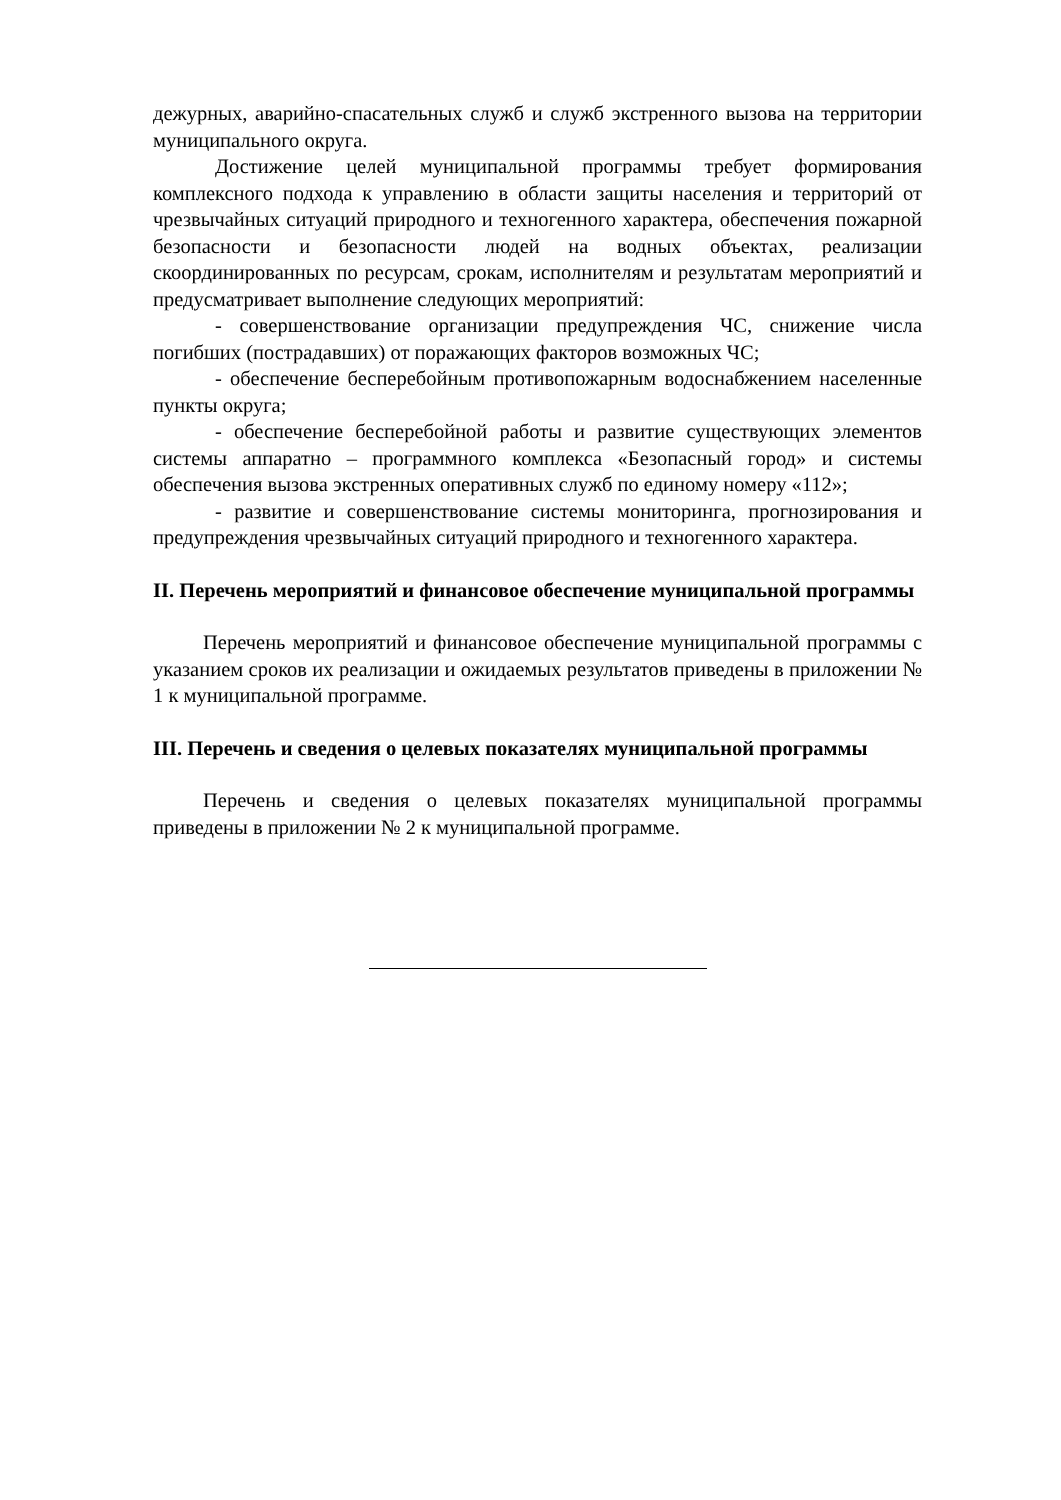дежурных, аварийно-спасательных служб и служб экстренного вызова на территории муниципального округа.
Достижение целей муниципальной программы требует формирования комплексного подхода к управлению в области защиты населения и территорий от чрезвычайных ситуаций природного и техногенного характера, обеспечения пожарной безопасности и безопасности людей на водных объектах, реализации скоординированных по ресурсам, срокам, исполнителям и результатам мероприятий и предусматривает выполнение следующих мероприятий:
- совершенствование организации предупреждения ЧС, снижение числа погибших (пострадавших) от поражающих факторов возможных ЧС;
- обеспечение бесперебойным противопожарным водоснабжением населенные пункты округа;
- обеспечение бесперебойной работы и развитие существующих элементов системы аппаратно – программного комплекса «Безопасный город» и системы обеспечения вызова экстренных оперативных служб по единому номеру «112»;
- развитие и совершенствование системы мониторинга, прогнозирования и предупреждения чрезвычайных ситуаций природного и техногенного характера.
II. Перечень мероприятий и финансовое обеспечение муниципальной программы
Перечень мероприятий и финансовое обеспечение муниципальной программы с указанием сроков их реализации и ожидаемых результатов приведены в приложении № 1 к муниципальной программе.
III. Перечень и сведения о целевых показателях муниципальной программы
Перечень и сведения о целевых показателях муниципальной программы приведены в приложении № 2 к муниципальной программе.